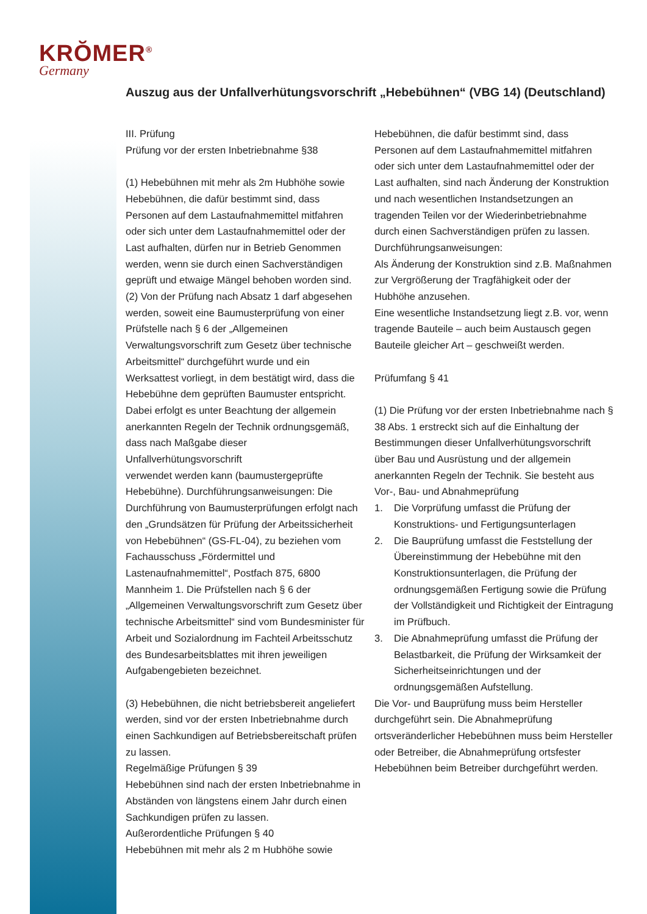KRŎMER<sup>®</sup>
Germany
Auszug aus der Unfallverhütungsvorschrift „Hebebühnen“ (VBG 14) (Deutschland)
III. Prüfung
Prüfung vor der ersten Inbetriebnahme §38
(1) Hebebühnen mit mehr als 2m Hubhöhe sowie Hebebühnen, die dafür bestimmt sind, dass Personen auf dem Lastaufnahmemittel mitfahren oder sich unter dem Lastaufnahmemittel oder der Last aufhalten, dürfen nur in Betrieb Genommen werden, wenn sie durch einen Sachverständigen geprüft und etwaige Mängel behoben worden sind.
(2) Von der Prüfung nach Absatz 1 darf abgesehen werden, soweit eine Baumusterprüfung von einer Prüfstelle nach § 6 der „Allgemeinen Verwaltungsvorschrift zum Gesetz über technische Arbeitsmittel“ durchgeführt wurde und ein Werksattest vorliegt, in dem bestätigt wird, dass die Hebebühne dem geprüften Baumuster entspricht. Dabei erfolgt es unter Beachtung der allgemein anerkannten Regeln der Technik ordnungsgemäß, dass nach Maßgabe dieser Unfallverhütungsvorschrift
verwendet werden kann (baumustergeprüfte Hebebühne). Durchführungsanweisungen: Die Durchführung von Baumusterprüfungen erfolgt nach den „Grundsätzen für Prüfung der Arbeitssicherheit von Hebebühnen“ (GS-FL-04), zu beziehen vom Fachausschuss „Fördermittel und Lastenaufnahmemittel“, Postfach 875, 6800 Mannheim 1. Die Prüfstellen nach § 6 der „Allgemeinen Verwaltungsvorschrift zum Gesetz über technische Arbeitsmittel“ sind vom Bundesminister für Arbeit und Sozialordnung im Fachteil Arbeitsschutz des Bundesarbeitsblattes mit ihren jeweiligen Aufgabengebieten bezeichnet.
(3) Hebebühnen, die nicht betriebsbereit angeliefert werden, sind vor der ersten Inbetriebnahme durch einen Sachkundigen auf Betriebsbereitschaft prüfen zu lassen.
Regelmäßige Prüfungen § 39
Hebebühnen sind nach der ersten Inbetriebnahme in Abständen von längstens einem Jahr durch einen Sachkundigen prüfen zu lassen.
Außerordentliche Prüfungen § 40
Hebebühnen mit mehr als 2 m Hubhöhe sowie
Hebebühnen, die dafür bestimmt sind, dass Personen auf dem Lastaufnahmemittel mitfahren oder sich unter dem Lastaufnahmemittel oder der Last aufhalten, sind nach Änderung der Konstruktion und nach wesentlichen Instandsetzungen an tragenden Teilen vor der Wiederinbetriebnahme
durch einen Sachverständigen prüfen zu lassen.
Durchführungsanweisungen:
Als Änderung der Konstruktion sind z.B. Maßnahmen zur Vergrößerung der Tragfähigkeit oder der Hubhöhe anzusehen.
Eine wesentliche Instandsetzung liegt z.B. vor, wenn tragende Bauteile – auch beim Austausch gegen Bauteile gleicher Art – geschweißt werden.
Prüfumfang § 41
(1) Die Prüfung vor der ersten Inbetriebnahme nach § 38 Abs. 1 erstreckt sich auf die Einhaltung der Bestimmungen dieser Unfallverhütungsvorschrift über Bau und Ausrüstung und der allgemein anerkannten Regeln der Technik. Sie besteht aus Vor-, Bau- und Abnahmeprüfung
1. Die Vorprüfung umfasst die Prüfung der Konstruktions- und Fertigungsunterlagen
2. Die Bauprüfung umfasst die Feststellung der Übereinstimmung der Hebebühne mit den Konstruktionsunterlagen, die Prüfung der ordnungsgemäßen Fertigung sowie die Prüfung der Vollständigkeit und Richtigkeit der Eintragung im Prüfbuch.
3. Die Abnahmeprüfung umfasst die Prüfung der Belastbarkeit, die Prüfung der Wirksamkeit der Sicherheitseinrichtungen und der ordnungsgemäßen Aufstellung.
Die Vor- und Bauprüfung muss beim Hersteller durchgeführt sein. Die Abnahmeprüfung ortsveränderlicher Hebebühnen muss beim Hersteller oder Betreiber, die Abnahmeprüfung ortsfester Hebebühnen beim Betreiber durchgeführt werden.